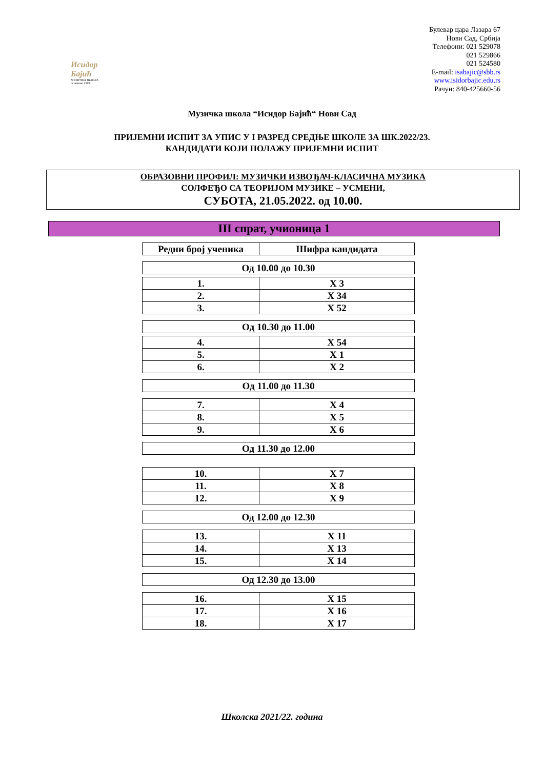Исидор Бајић
МУЗИЧКА ШКОЛА основана 1909.
Булевар цара Лазара 67
Нови Сад, Србија
Телефони: 021 529078
021 529866
021 524580
E-mail: isabajic@sbb.rs
www.isidorbajic.edu.rs
Рачун: 840-425660-56
Музичка школа “Исидор Бајић“ Нови Сад
ПРИЈЕМНИ ИСПИТ ЗА УПИС У I РАЗРЕД СРЕДЊЕ ШКОЛЕ ЗА ШК.2022/23.
КАНДИДАТИ КОЈИ ПОЛАЖУ ПРИЈЕМНИ ИСПИТ
ОБРАЗОВНИ ПРОФИЛ: МУЗИЧКИ ИЗВОЂАЧ-КЛАСИЧНА МУЗИКА
СОЛФЕЂО СА ТЕОРИЈОМ МУЗИКЕ – УСМЕНИ,
СУБОТА, 21.05.2022. од 10.00.
III спрат, учионица 1
| Редни број ученика | Шифра кандидата |
| --- | --- |
| Од 10.00 до 10.30 |
| 1. | X 3 |
| 2. | X 34 |
| 3. | X 52 |
| Од 10.30 до 11.00 |
| 4. | X 54 |
| 5. | X 1 |
| 6. | X 2 |
| Од 11.00 до 11.30 |
| 7. | X 4 |
| 8. | X 5 |
| 9. | X 6 |
| Од 11.30 до 12.00 |
| 10. | X 7 |
| 11. | X 8 |
| 12. | X 9 |
| Од 12.00 до 12.30 |
| 13. | X 11 |
| 14. | X 13 |
| 15. | X 14 |
| Од 12.30 до 13.00 |
| 16. | X 15 |
| 17. | X 16 |
| 18. | X 17 |
Школска 2021/22. година